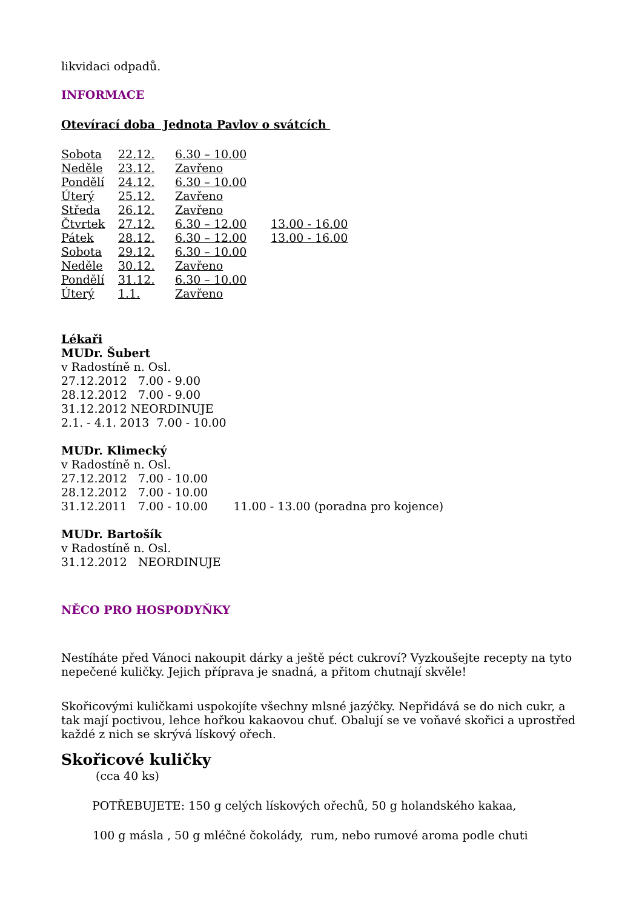likvidaci odpadů.
INFORMACE
Otevírací doba Jednota Pavlov o svátcích
| Sobota | 22.12. | 6.30 – 10.00 | |
| Neděle | 23.12. | Zavřeno | |
| Pondělí | 24.12. | 6.30 – 10.00 | |
| Úterý | 25.12. | Zavřeno | |
| Středa | 26.12. | Zavřeno | |
| Čtvrtek | 27.12. | 6.30 – 12.00 | 13.00 - 16.00 |
| Pátek | 28.12. | 6.30 – 12.00 | 13.00 - 16.00 |
| Sobota | 29.12. | 6.30 – 10.00 | |
| Neděle | 30.12. | Zavřeno | |
| Pondělí | 31.12. | 6.30 – 10.00 | |
| Úterý | 1.1. | Zavřeno | |
Lékaři
MUDr. Šubert
v Radostíně n. Osl.
27.12.2012 7.00 - 9.00
28.12.2012 7.00 - 9.00
31.12.2012 NEORDINUJE
2.1. - 4.1. 2013 7.00 - 10.00
MUDr. Klimecký
v Radostíně n. Osl.
27.12.2012 7.00 - 10.00
28.12.2012 7.00 - 10.00
31.12.2011 7.00 - 10.00 11.00 - 13.00 (poradna pro kojence)
MUDr. Bartošík
v Radostíně n. Osl.
31.12.2012 NEORDINUJE
NĚCO PRO HOSPODYŇKY
Nestíháte před Vánoci nakoupit dárky a ještě péct cukroví? Vyzkoušejte recepty na tyto nepečené kuličky. Jejich příprava je snadná, a přitom chutnají skvěle!
Skořicovými kuličkami uspokojíte všechny mlsné jazýčky. Nepřidává se do nich cukr, a tak mají poctivou, lehce hořkou kakaovou chuť. Obalují se ve voňavé skořici a uprostřed každé z nich se skrývá lískový ořech.
Skořicové kuličky
(cca 40 ks)
POTŘEBUJETE: 150 g celých lískových ořechů, 50 g holandského kakaa,
100 g másla , 50 g mléčné čokolády, rum, nebo rumové aroma podle chuti